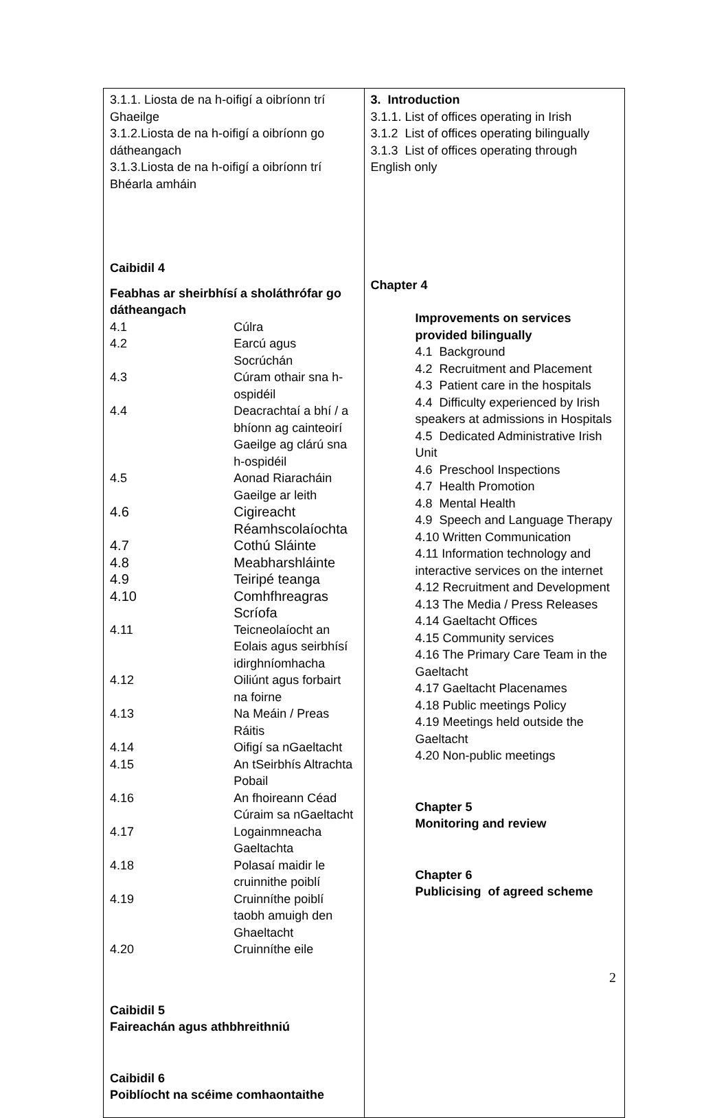| 3.1.1. Liosta de na h-oifigí a oibríonn trí Ghaeilge 3.1.2.Liosta de na h-oifigí a oibríonn go dátheangach 3.1.3.Liosta de na h-oifigí a oibríonn trí Bhéarla amháin Caibidil 4 Feabhas ar sheirbhísí a sholáthrófar go dátheangach / 4.1 / Cúlra / / 4.2 / Earcú agus Socrúchán / / 4.3 / Cúram othair sna h-ospidéil / / 4.4 / Deacrachtaí a bhí / a bhíonn ag cainteoirí Gaeilge ag clárú sna h-ospidéil / / 4.5 / Aonad Riaracháin Gaeilge ar leith / / 4.6 / Cigireacht Réamhscolaíochta / / 4.7 / Cothú Sláinte / / 4.8 / Meabharshláinte / / 4.9 / Teiripé teanga / / 4.10 / Comhfhreagras Scríofa / / 4.11 / Teicneolaíocht an Eolais agus seirbhísí idirghníomhacha / / 4.12 / Oiliúnt agus forbairt na foirne / / 4.13 / Na Meáin / Preas Ráitis / / 4.14 / Oifigí sa nGaeltacht / / 4.15 / An tSeirbhís Altrachta Pobail / / 4.16 / An fhoireann Céad Cúraim sa nGaeltacht / / 4.17 / Logainmneacha Gaeltachta / / 4.18 / Polasaí maidir le cruinnithe poiblí / / 4.19 / Cruinníthe poiblí taobh amuigh den Ghaeltacht / / 4.20 / Cruinníthe eile / Caibidil 5 Faireachán agus athbhreithniú Caibidil 6 Poiblíocht na scéime comhaontaithe | 3. Introduction 3.1.1. List of offices operating in Irish 3.1.2 List of offices operating bilingually 3.1.3 List of offices operating through English only Chapter 4 Improvements on services provided bilingually 4.1 Background 4.2 Recruitment and Placement 4.3 Patient care in the hospitals 4.4 Difficulty experienced by Irish speakers at admissions in Hospitals 4.5 Dedicated Administrative Irish Unit 4.6 Preschool Inspections 4.7 Health Promotion 4.8 Mental Health 4.9 Speech and Language Therapy 4.10 Written Communication 4.11 Information technology and interactive services on the internet 4.12 Recruitment and Development 4.13 The Media / Press Releases 4.14 Gaeltacht Offices 4.15 Community services 4.16 The Primary Care Team in the Gaeltacht 4.17 Gaeltacht Placenames 4.18 Public meetings Policy 4.19 Meetings held outside the Gaeltacht 4.20 Non-public meetings Chapter 5 Monitoring and review Chapter 6 Publicising of agreed scheme |
2